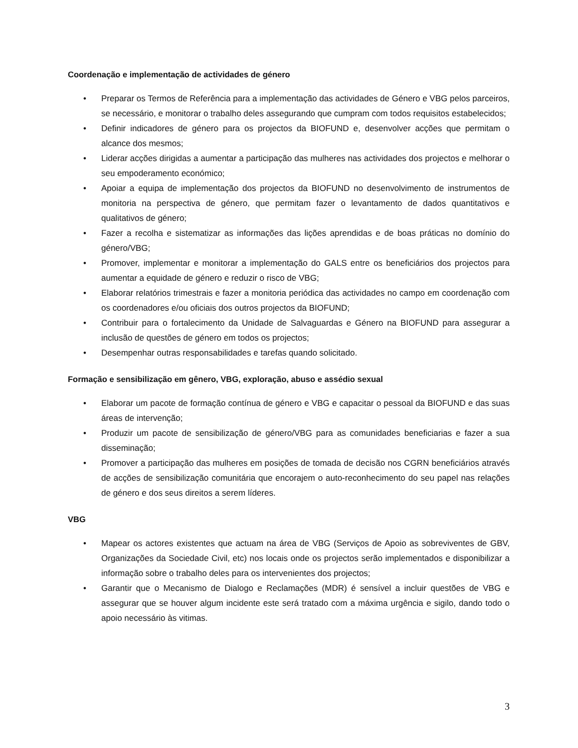Coordenação e implementação de actividades de género
• Preparar os Termos de Referência para a implementação das actividades de Género e VBG pelos parceiros, se necessário, e monitorar o trabalho deles assegurando que cumpram com todos requisitos estabelecidos;
• Definir indicadores de género para os projectos da BIOFUND e, desenvolver acções que permitam o alcance dos mesmos;
• Liderar acções dirigidas a aumentar a participação das mulheres nas actividades dos projectos e melhorar o seu empoderamento económico;
• Apoiar a equipa de implementação dos projectos da BIOFUND no desenvolvimento de instrumentos de monitoria na perspectiva de género, que permitam fazer o levantamento de dados quantitativos e qualitativos de género;
• Fazer a recolha e sistematizar as informações das lições aprendidas e de boas práticas no domínio do género/VBG;
• Promover, implementar e monitorar a implementação do GALS entre os beneficiários dos projectos para aumentar a equidade de género e reduzir o risco de VBG;
• Elaborar relatórios trimestrais e fazer a monitoria periódica das actividades no campo em coordenação com os coordenadores e/ou oficiais dos outros projectos da BIOFUND;
• Contribuir para o fortalecimento da Unidade de Salvaguardas e Género na BIOFUND para assegurar a inclusão de questões de género em todos os projectos;
• Desempenhar outras responsabilidades e tarefas quando solicitado.
Formação e sensibilização em gênero, VBG, exploração, abuso e assédio sexual
• Elaborar um pacote de formação contínua de género e VBG e capacitar o pessoal da BIOFUND e das suas áreas de intervenção;
• Produzir um pacote de sensibilização de género/VBG para as comunidades beneficiarias e fazer a sua disseminação;
• Promover a participação das mulheres em posições de tomada de decisão nos CGRN beneficiários através de acções de sensibilização comunitária que encorajem o auto-reconhecimento do seu papel nas relações de género e dos seus direitos a serem líderes.
VBG
• Mapear os actores existentes que actuam na área de VBG (Serviços de Apoio as sobreviventes de GBV, Organizações da Sociedade Civil, etc) nos locais onde os projectos serão implementados e disponibilizar a informação sobre o trabalho deles para os intervenientes dos projectos;
• Garantir que o Mecanismo de Dialogo e Reclamações (MDR) é sensível a incluir questões de VBG e assegurar que se houver algum incidente este será tratado com a máxima urgência e sigilo, dando todo o apoio necessário às vitimas.
3